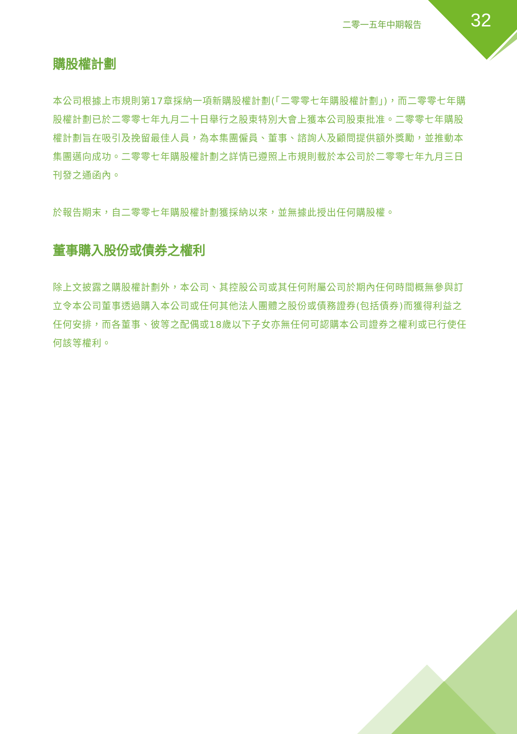二零一五年中期報告 32
購股權計劃
本公司根據上市規則第17章採納一項新購股權計劃(「二零零七年購股權計劃」)，而二零零七年購股權計劃已於二零零七年九月二十日舉行之股東特別大會上獲本公司股東批准。二零零七年購股權計劃旨在吸引及挽留最佳人員，為本集團僱員、董事、諮詢人及顧問提供額外獎勵，並推動本集團邁向成功。二零零七年購股權計劃之詳情已遵照上市規則載於本公司於二零零七年九月三日刊發之通函內。
於報告期末，自二零零七年購股權計劃獲採納以來，並無據此授出任何購股權。
董事購入股份或債券之權利
除上文披露之購股權計劃外，本公司、其控股公司或其任何附屬公司於期內任何時間概無參與訂立令本公司董事透過購入本公司或任何其他法人團體之股份或債務證券(包括債券)而獲得利益之任何安排，而各董事、彼等之配偶或18歲以下子女亦無任何可認購本公司證券之權利或已行使任何該等權利。